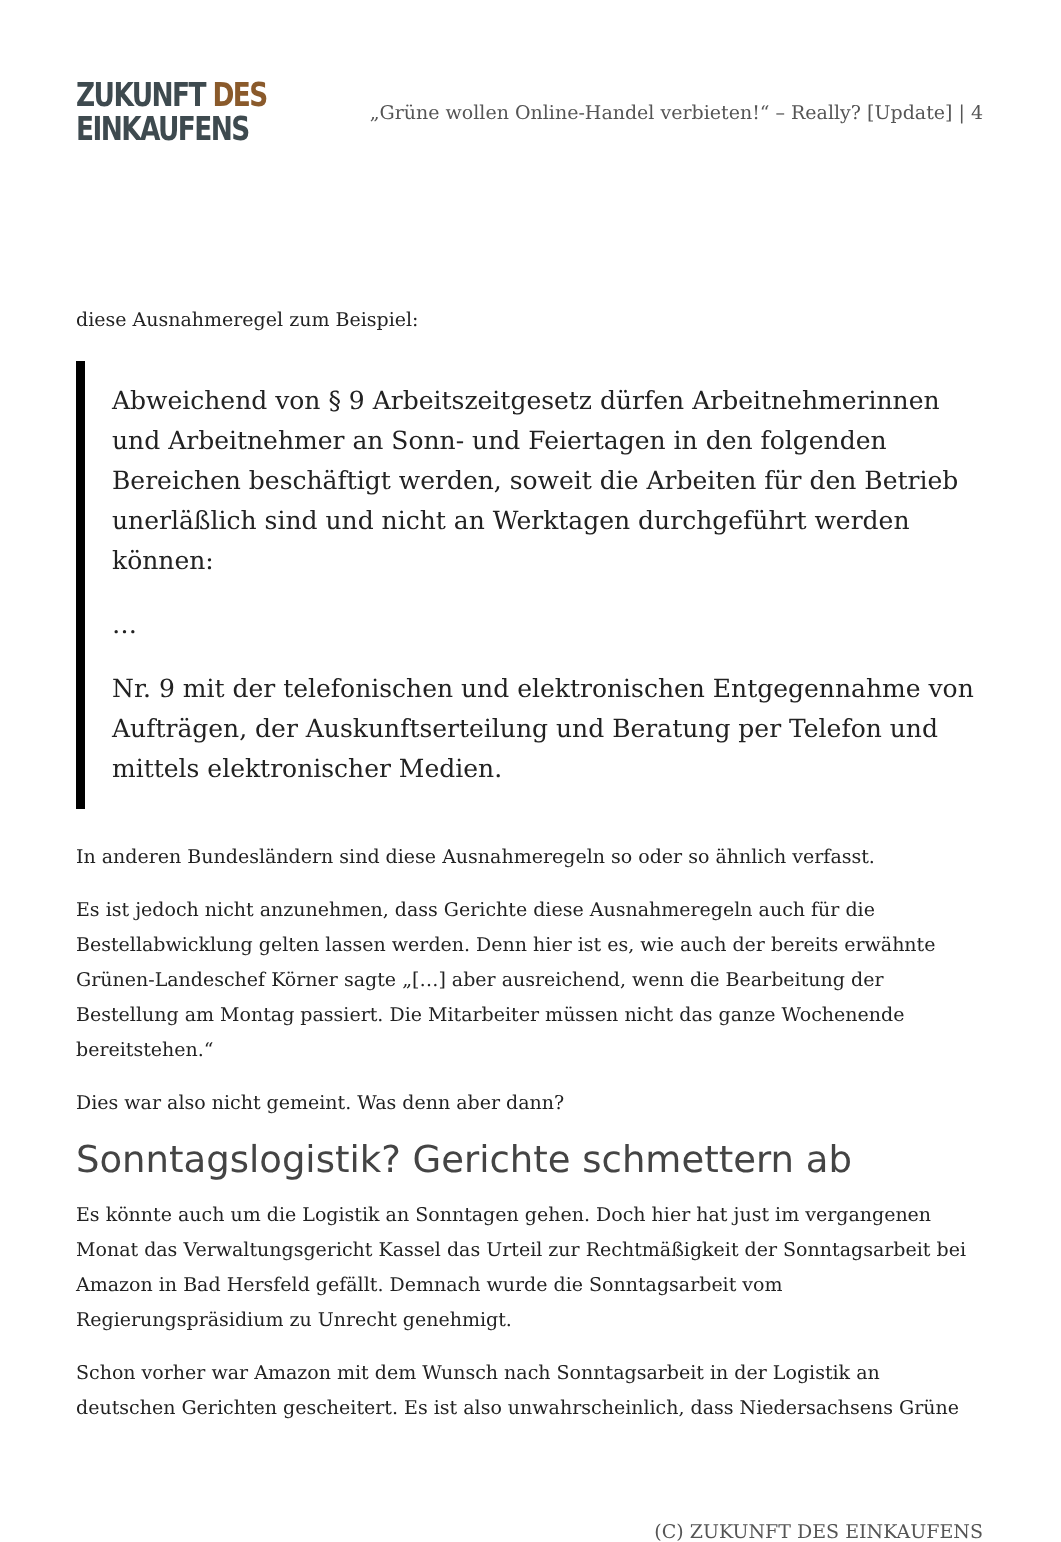ZUKUNFT DES
EINKAUFENS
„Grüne wollen Online-Handel verbieten!“ – Really? [Update] | 4
diese Ausnahmeregel zum Beispiel:
Abweichend von § 9 Arbeitszeitgesetz dürfen Arbeitnehmerinnen und Arbeitnehmer an Sonn- und Feiertagen in den folgenden Bereichen beschäftigt werden, soweit die Arbeiten für den Betrieb unerläßlich sind und nicht an Werktagen durchgeführt werden können:
…
Nr. 9 mit der telefonischen und elektronischen Entgegennahme von Aufträgen, der Auskunftserteilung und Beratung per Telefon und mittels elektronischer Medien.
In anderen Bundesländern sind diese Ausnahmeregeln so oder so ähnlich verfasst.
Es ist jedoch nicht anzunehmen, dass Gerichte diese Ausnahmeregeln auch für die Bestellabwicklung gelten lassen werden. Denn hier ist es, wie auch der bereits erwähnte Grünen-Landeschef Körner sagte „[…] aber ausreichend, wenn die Bearbeitung der Bestellung am Montag passiert. Die Mitarbeiter müssen nicht das ganze Wochenende bereitstehen.“
Dies war also nicht gemeint. Was denn aber dann?
Sonntagslogistik? Gerichte schmettern ab
Es könnte auch um die Logistik an Sonntagen gehen. Doch hier hat just im vergangenen Monat das Verwaltungsgericht Kassel das Urteil zur Rechtmäßigkeit der Sonntagsarbeit bei Amazon in Bad Hersfeld gefällt. Demnach wurde die Sonntagsarbeit vom Regierungspräsidium zu Unrecht genehmigt.
Schon vorher war Amazon mit dem Wunsch nach Sonntagsarbeit in der Logistik an deutschen Gerichten gescheitert. Es ist also unwahrscheinlich, dass Niedersachsens Grüne
(C) ZUKUNFT DES EINKAUFENS